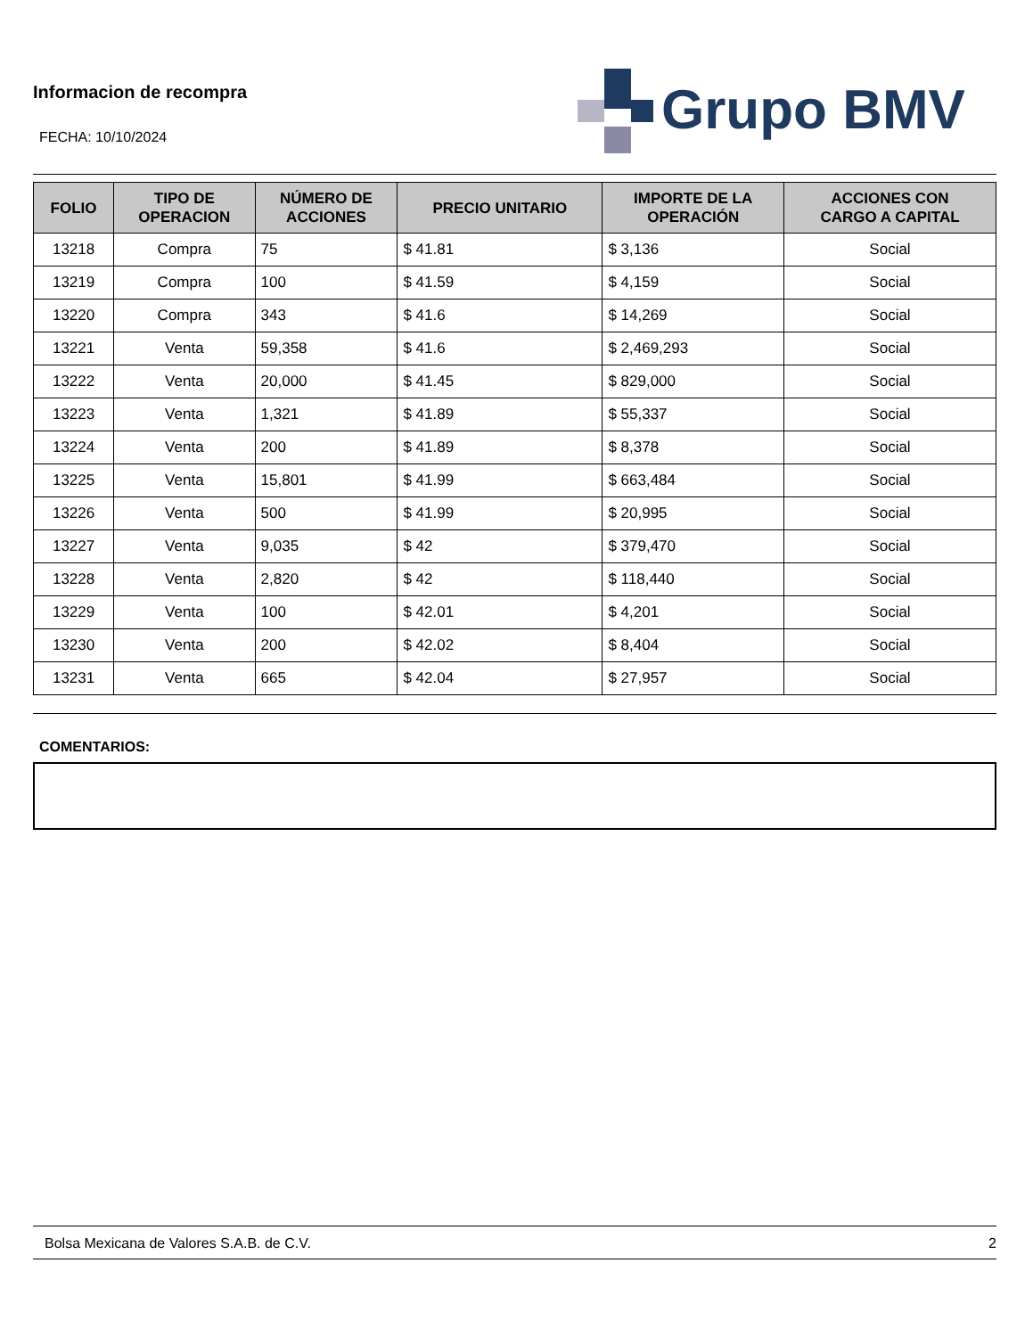Informacion de recompra
FECHA: 10/10/2024
Grupo BMV
| FOLIO | TIPO DE OPERACION | NÚMERO DE ACCIONES | PRECIO UNITARIO | IMPORTE DE LA OPERACIÓN | ACCIONES CON CARGO A CAPITAL |
| --- | --- | --- | --- | --- | --- |
| 13218 | Compra | 75 | $ 41.81 | $ 3,136 | Social |
| 13219 | Compra | 100 | $ 41.59 | $ 4,159 | Social |
| 13220 | Compra | 343 | $ 41.6 | $ 14,269 | Social |
| 13221 | Venta | 59,358 | $ 41.6 | $ 2,469,293 | Social |
| 13222 | Venta | 20,000 | $ 41.45 | $ 829,000 | Social |
| 13223 | Venta | 1,321 | $ 41.89 | $ 55,337 | Social |
| 13224 | Venta | 200 | $ 41.89 | $ 8,378 | Social |
| 13225 | Venta | 15,801 | $ 41.99 | $ 663,484 | Social |
| 13226 | Venta | 500 | $ 41.99 | $ 20,995 | Social |
| 13227 | Venta | 9,035 | $ 42 | $ 379,470 | Social |
| 13228 | Venta | 2,820 | $ 42 | $ 118,440 | Social |
| 13229 | Venta | 100 | $ 42.01 | $ 4,201 | Social |
| 13230 | Venta | 200 | $ 42.02 | $ 8,404 | Social |
| 13231 | Venta | 665 | $ 42.04 | $ 27,957 | Social |
COMENTARIOS:
Bolsa Mexicana de Valores S.A.B. de C.V. 2